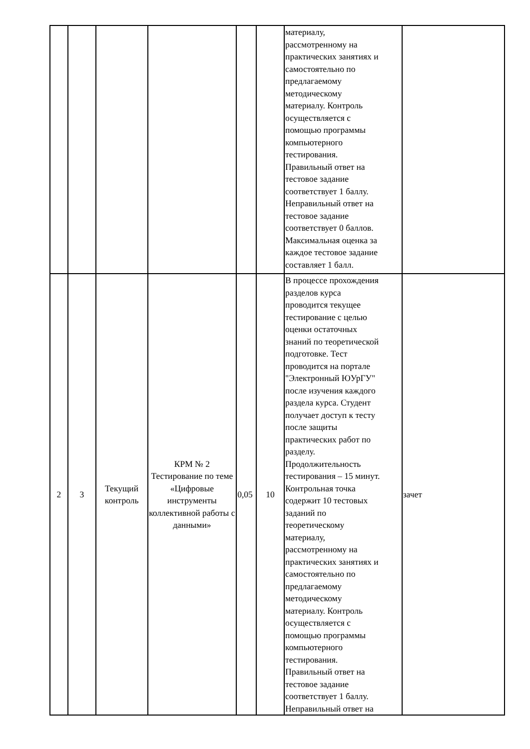| | | | | | | материалу, рассмотренному на практических занятиях и самостоятельно по предлагаемому методическому материалу. Контроль осуществляется с помощью программы компьютерного тестирования. Правильный ответ на тестовое задание соответствует 1 баллу. Неправильный ответ на тестовое задание соответствует 0 баллов. Максимальная оценка за каждое тестовое задание составляет 1 балл. | |
| 2 | 3 | Текущий контроль | КРМ № 2 Тестирование по теме «Цифровые инструменты коллективной работы с данными» | 0,05 | 10 | В процессе прохождения разделов курса проводится текущее тестирование с целью оценки остаточных знаний по теоретической подготовке. Тест проводится на портале "Электронный ЮУрГУ" после изучения каждого раздела курса. Студент получает доступ к тесту после защиты практических работ по разделу. Продолжительность тестирования – 15 минут. Контрольная точка содержит 10 тестовых заданий по теоретическому материалу, рассмотренному на практических занятиях и самостоятельно по предлагаемому методическому материалу. Контроль осуществляется с помощью программы компьютерного тестирования. Правильный ответ на тестовое задание соответствует 1 баллу. Неправильный ответ на | зачет |